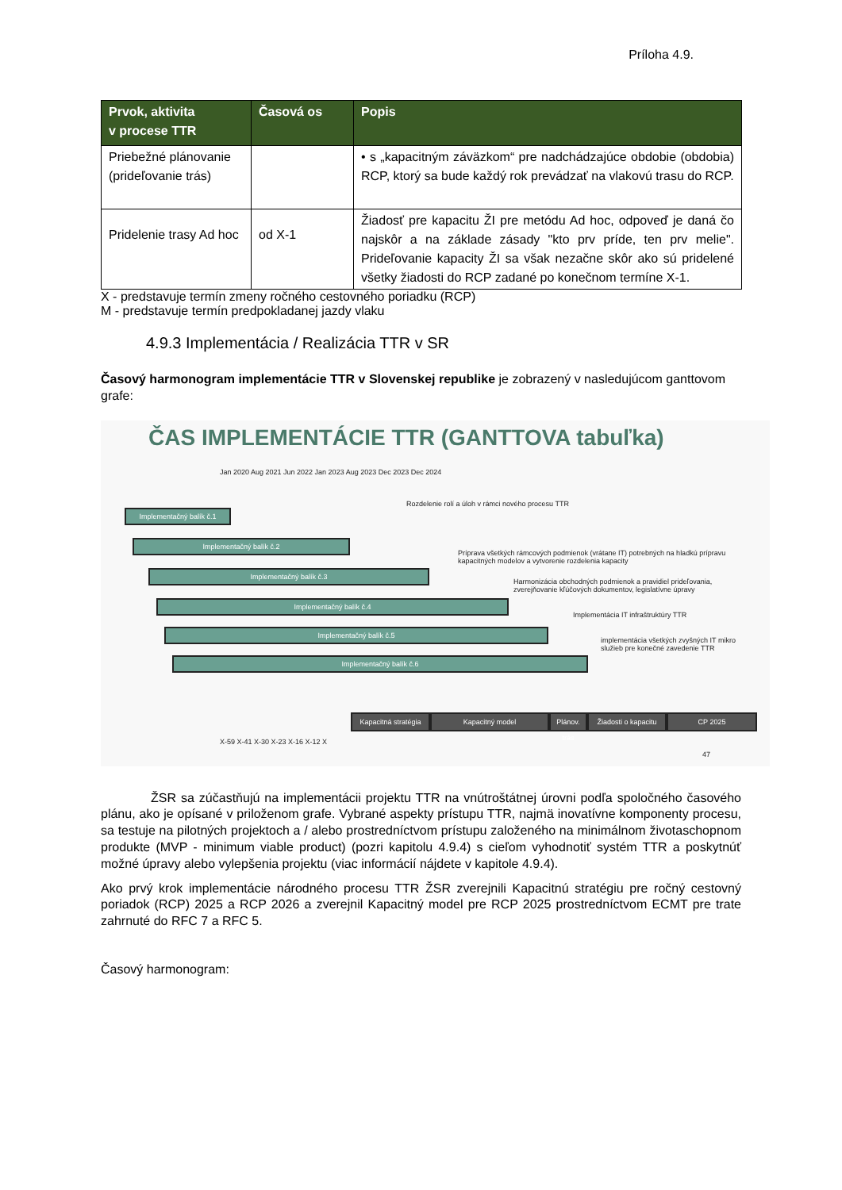Príloha 4.9.
| Prvok, aktivita v procese TTR | Časová os | Popis |
| --- | --- | --- |
| Priebežné plánovanie (prideľovanie trás) | | • s „kapacitným záväzkom“ pre nadchádzajúce obdobie (obdobia) RCP, ktorý sa bude každý rok prevádzať na vlakovú trasu do RCP. |
| Pridelenie trasy Ad hoc | od X-1 | Žiadosť pre kapacitu ŽI pre metódu Ad hoc, odpoveď je daná čo najskôr a na základe zásady "kto prv príde, ten prv melie". Prideľovanie kapacity ŽI sa však nezačne skôr ako sú pridelené všetky žiadosti do RCP zadané po konečnom termíne X-1. |
X - predstavuje termín zmeny ročného cestovného poriadku (RCP)
M - predstavuje termín predpokladanej jazdy vlaku
4.9.3 Implementácia / Realizácia TTR v SR
Časový harmonogram implementácie TTR v Slovenskej republike je zobrazený v nasledujúcom ganttovom grafe:
ČAS IMPLEMENTÁCIE TTR (GANTTOVA tabuľka)
Jan 2020 Aug 2021 Jun 2022 Jan 2023 Aug 2023 Dec 2023 Dec 2024
Implementačný balík č.1
Implementačný balík č.2
Implementačný balík č.3
Implementačný balík č.4
Implementačný balík č.5
Implementačný balík č.6
Rozdelenie rolí a úloh v rámci nového procesu TTR
Príprava všetkých rámcových podmienok (vrátane IT) potrebných na hladkú prípravu kapacitných modelov a vytvorenie rozdelenia kapacity
Harmonizácia obchodných podmienok a pravidiel prideľovania, zverejňovanie kľúčových dokumentov, legislatívne úpravy
Implementácia IT infraštruktúry TTR
implementácia všetkých zvyšných IT mikro služieb pre konečné zavedenie TTR
Kapacitná stratégia
Kapacitný model
Plánov. trás
Žiadosti o kapacitu
CP 2025
X-59 X-41 X-30 X-23 X-16 X-12 X
47
ŽSR sa zúčastňujú na implementácii projektu TTR na vnútroštátnej úrovni podľa spoločného časového plánu, ako je opísané v priloženom grafe. Vybrané aspekty prístupu TTR, najmä inovatívne komponenty procesu, sa testuje na pilotných projektoch a / alebo prostredníctvom prístupu založeného na minimálnom životaschopnom produkte (MVP - minimum viable product) (pozri kapitolu 4.9.4) s cieľom vyhodnotiť systém TTR a poskytnúť možné úpravy alebo vylepšenia projektu (viac informácií nájdete v kapitole 4.9.4).
Ako prvý krok implementácie národného procesu TTR ŽSR zverejnili Kapacitnú stratégiu pre ročný cestovný poriadok (RCP) 2025 a RCP 2026 a zverejnil Kapacitný model pre RCP 2025 prostredníctvom ECMT pre trate zahrnuté do RFC 7 a RFC 5.
Časový harmonogram: